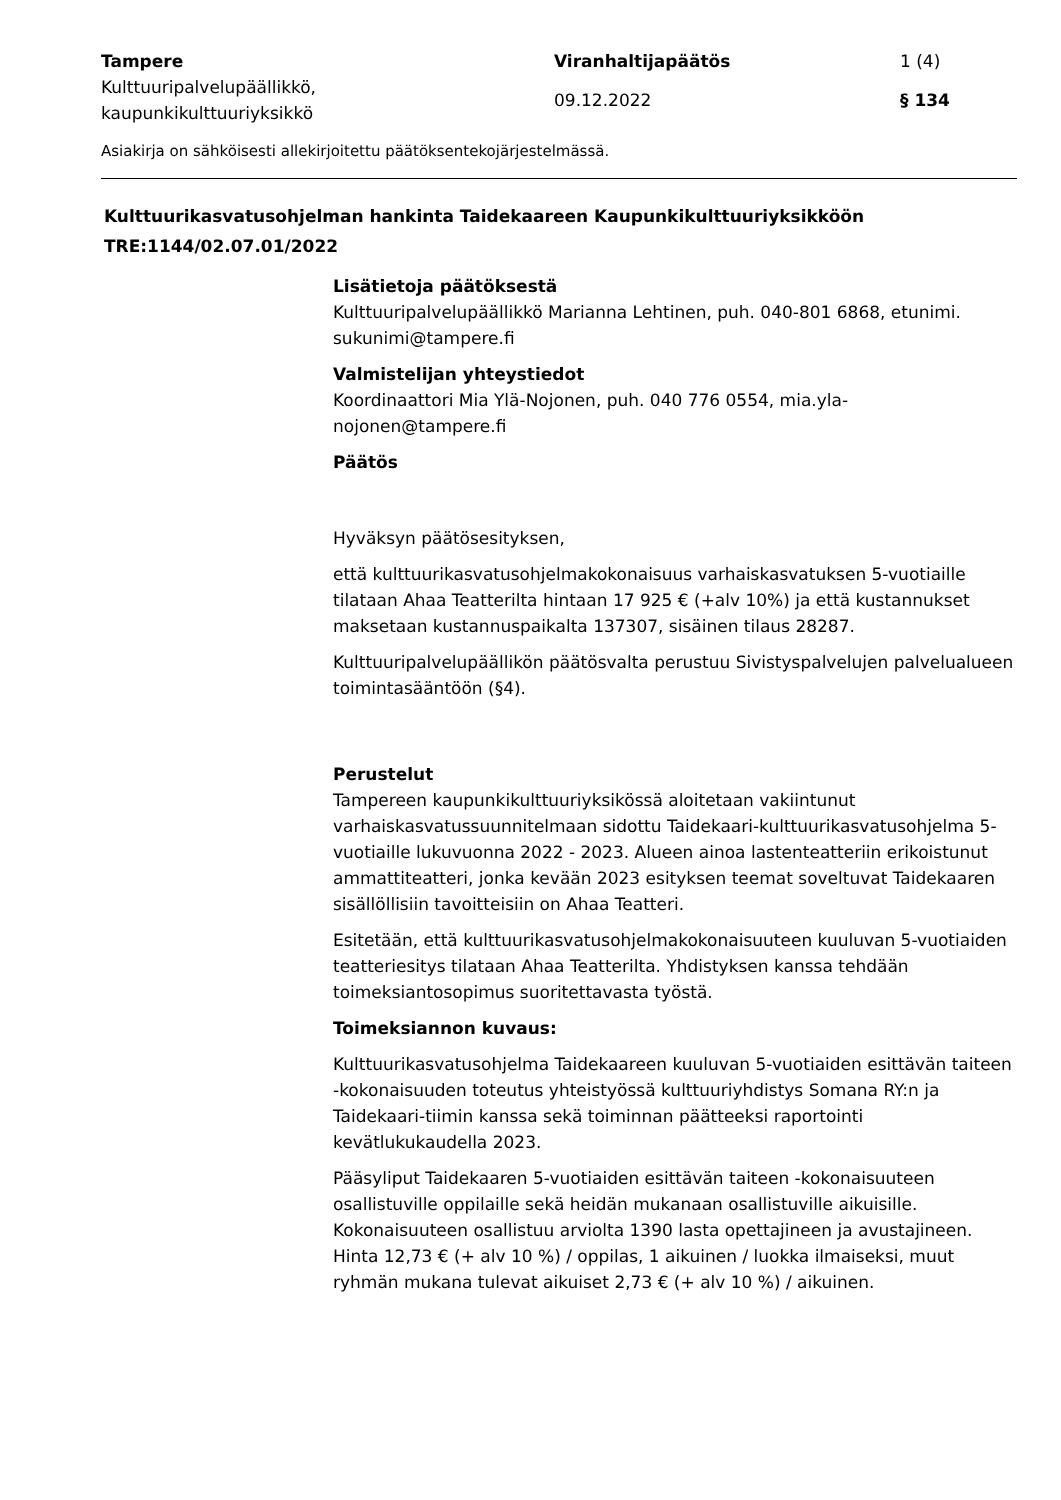Tampere
Kulttuuripalvelupäällikkö,
kaupunkikulttuuriyksikkö
Viranhaltijapäätös
09.12.2022
1 (4)
§ 134
Asiakirja on sähköisesti allekirjoitettu päätöksentekojärjestelmässä.
Kulttuurikasvatusohjelman hankinta Taidekaareen Kaupunkikulttuuriyksikköön
TRE:1144/02.07.01/2022
Lisätietoja päätöksestä
Kulttuuripalvelupäällikkö Marianna Lehtinen, puh. 040-801 6868, etunimi. sukunimi@tampere.fi
Valmistelijan yhteystiedot
Koordinaattori Mia Ylä-Nojonen, puh. 040 776 0554, mia.yla-nojonen@tampere.fi
Päätös
Hyväksyn päätösesityksen,
että kulttuurikasvatusohjelmakokonaisuus varhaiskasvatuksen 5-vuotiaille tilataan Ahaa Teatterilta hintaan 17 925 € (+alv 10%) ja että kustannukset maksetaan kustannuspaikalta 137307, sisäinen tilaus 28287.
Kulttuuripalvelupäällikön päätösvalta perustuu Sivistyspalvelujen palvelualueen toimintasääntöön (§4).
Perustelut
Tampereen kaupunkikulttuuriyksikössä aloitetaan vakiintunut varhaiskasvatussuunnitelmaan sidottu Taidekaari-kulttuurikasvatusohjelma 5-vuotiaille lukuvuonna 2022 - 2023. Alueen ainoa lastenteatteriin erikoistunut ammattiteatteri, jonka kevään 2023 esityksen teemat soveltuvat Taidekaaren sisällöllisiin tavoitteisiin on Ahaa Teatteri.
Esitetään, että kulttuurikasvatusohjelmakokonaisuuteen kuuluvan 5-vuotiaiden teatteriesitys tilataan Ahaa Teatterilta. Yhdistyksen kanssa tehdään toimeksiantosopimus suoritettavasta työstä.
Toimeksiannon kuvaus:
Kulttuurikasvatusohjelma Taidekaareen kuuluvan 5-vuotiaiden esittävän taiteen -kokonaisuuden toteutus yhteistyössä kulttuuriyhdistys Somana RY:n ja Taidekaari-tiimin kanssa sekä toiminnan päätteeksi raportointi kevätlukukaudella 2023.
Pääsyliput Taidekaaren 5-vuotiaiden esittävän taiteen -kokonaisuuteen osallistuville oppilaille sekä heidän mukanaan osallistuville aikuisille. Kokonaisuuteen osallistuu arviolta 1390 lasta opettajineen ja avustajineen. Hinta 12,73 € (+ alv 10 %) / oppilas, 1 aikuinen / luokka ilmaiseksi, muut ryhmän mukana tulevat aikuiset 2,73 € (+ alv 10 %) / aikuinen.